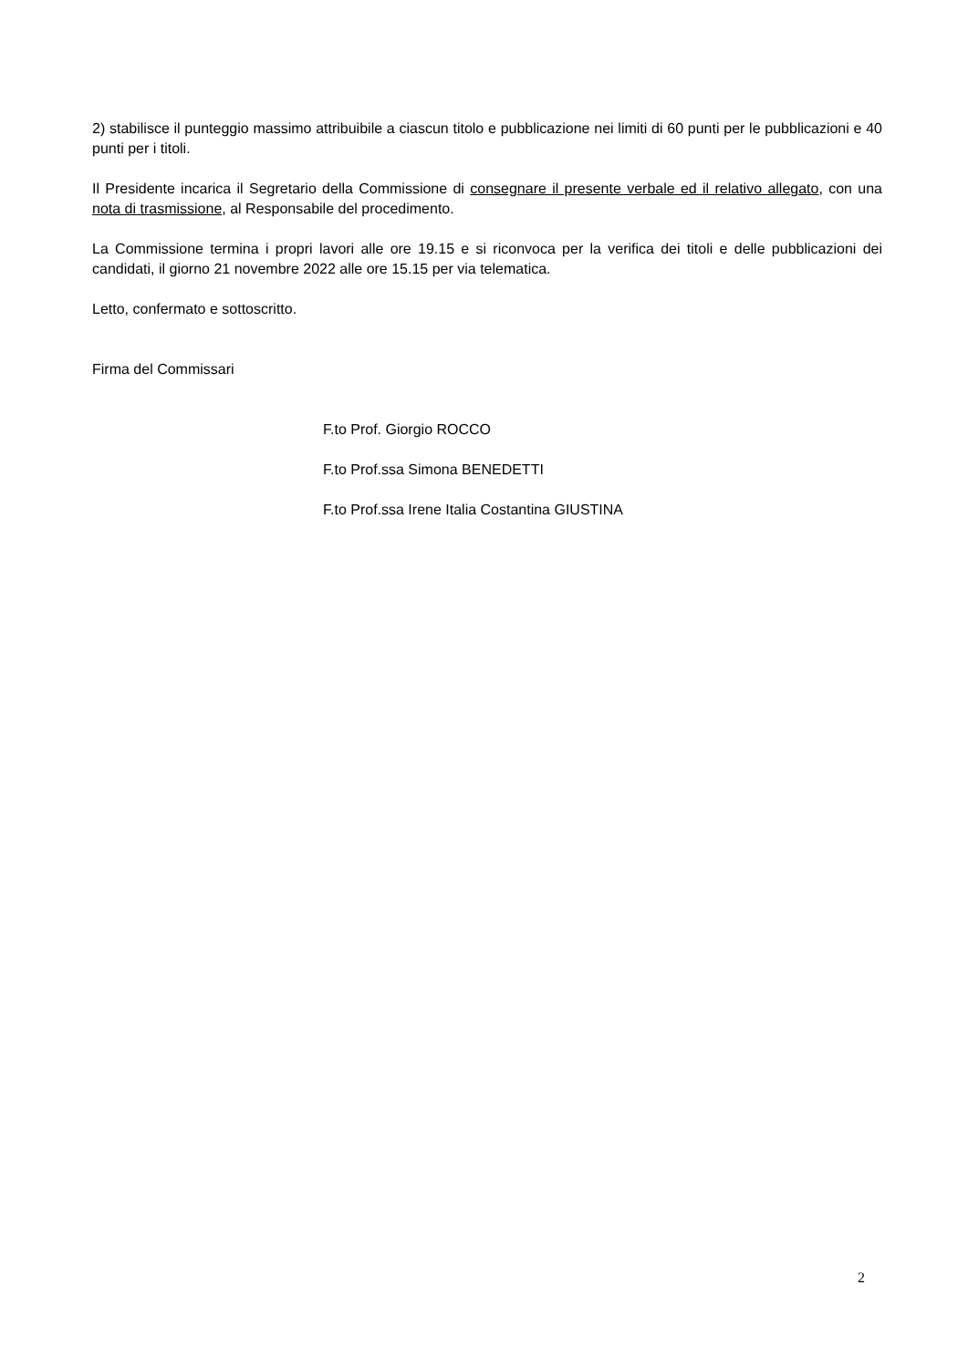2) stabilisce il punteggio massimo attribuibile a ciascun titolo e pubblicazione nei limiti di 60 punti per le pubblicazioni e 40 punti per i titoli.
Il Presidente incarica il Segretario della Commissione di consegnare il presente verbale ed il relativo allegato, con una nota di trasmissione, al Responsabile del procedimento.
La Commissione termina i propri lavori alle ore 19.15 e si riconvoca per la verifica dei titoli e delle pubblicazioni dei candidati, il giorno 21 novembre 2022 alle ore 15.15 per via telematica.
Letto, confermato e sottoscritto.
Firma del Commissari
F.to Prof. Giorgio ROCCO
F.to Prof.ssa Simona BENEDETTI
F.to Prof.ssa Irene Italia Costantina GIUSTINA
2